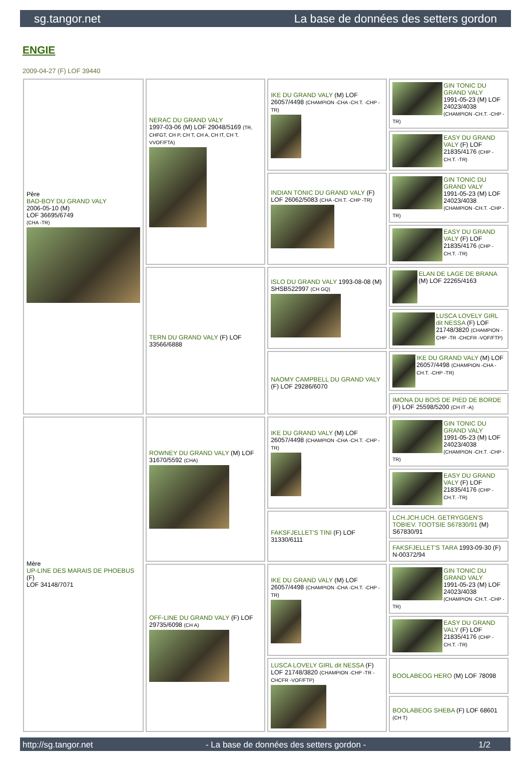sg.tangor.net La base de données des setters gordon
ENGIE
2009-04-27 (F) LOF 39440
| Père BAD-BOY DU GRAND VALY 2006-05-10 (M) LOF 36695/6749 (CHA -TR) | NERAC DU GRAND VALY 1997-03-06 (M) LOF 29048/5169 (TR, CHFGT, CH P, CH T, CH A, CH IT, CH T, VVOF/FTA) | IKE DU GRAND VALY (M) LOF 26057/4498 (CHAMPION -CHA -CH.T. -CHP -TR) | GIN TONIC DU GRAND VALY 1991-05-23 (M) LOF 24023/4038 (CHAMPION -CH.T. -CHP -TR) |
| | | | EASY DU GRAND VALY (F) LOF 21835/4176 (CHP -CH.T. -TR) |
| | | INDIAN TONIC DU GRAND VALY (F) LOF 26062/5083 (CHA -CH.T. -CHP -TR) | GIN TONIC DU GRAND VALY 1991-05-23 (M) LOF 24023/4038 (CHAMPION -CH.T. -CHP -TR) |
| | | | EASY DU GRAND VALY (F) LOF 21835/4176 (CHP -CH.T. -TR) |
| | TERN DU GRAND VALY (F) LOF 33566/6888 | ISLO DU GRAND VALY 1993-08-08 (M) SHSB522997 (CH GQ) | ELAN DE LAGE DE BRANA (M) LOF 22265/4163 |
| | | | LUSCA LOVELY GIRL dit NESSA (F) LOF 21748/3820 (CHAMPION -CHP -TR -CHCFR -VOF/FTP) |
| | | NAOMY CAMPBELL DU GRAND VALY (F) LOF 29286/6070 | IKE DU GRAND VALY (M) LOF 26057/4498 (CHAMPION -CHA -CH.T. -CHP -TR) |
| | | | IMONA DU BOIS DE PIED DE BORDE (F) LOF 25598/5200 (CH IT -A) |
| Mère UP-LINE DES MARAIS DE PHOEBUS (F) LOF 34148/7071 | ROWNEY DU GRAND VALY (M) LOF 31670/5592 (CHA) | IKE DU GRAND VALY (M) LOF 26057/4498 (CHAMPION -CHA -CH.T. -CHP -TR) | GIN TONIC DU GRAND VALY 1991-05-23 (M) LOF 24023/4038 (CHAMPION -CH.T. -CHP -TR) |
| | | | EASY DU GRAND VALY (F) LOF 21835/4176 (CHP -CH.T. -TR) |
| | | FAKSFJELLET'S TINI (F) LOF 31330/6111 | LCH.JCH.UCH. GETRYGGEN'S TOBIEV. TOOTSIE S67830/91 (M) S67830/91 |
| | | | FAKSFJELLET'S TARA 1993-09-30 (F) N-00372/94 |
| | OFF-LINE DU GRAND VALY (F) LOF 29735/6098 (CH A) | IKE DU GRAND VALY (M) LOF 26057/4498 (CHAMPION -CHA -CH.T. -CHP -TR) | GIN TONIC DU GRAND VALY 1991-05-23 (M) LOF 24023/4038 (CHAMPION -CH.T. -CHP -TR) |
| | | | EASY DU GRAND VALY (F) LOF 21835/4176 (CHP -CH.T. -TR) |
| | | LUSCA LOVELY GIRL dit NESSA (F) LOF 21748/3820 (CHAMPION -CHP -TR -CHCFR -VOF/FTP) | BOOLABEOG HERO (M) LOF 78098 |
| | | | BOOLABEOG SHEBA (F) LOF 68601 (CH T) |
http://sg.tangor.net - La base de données des setters gordon - 1/2